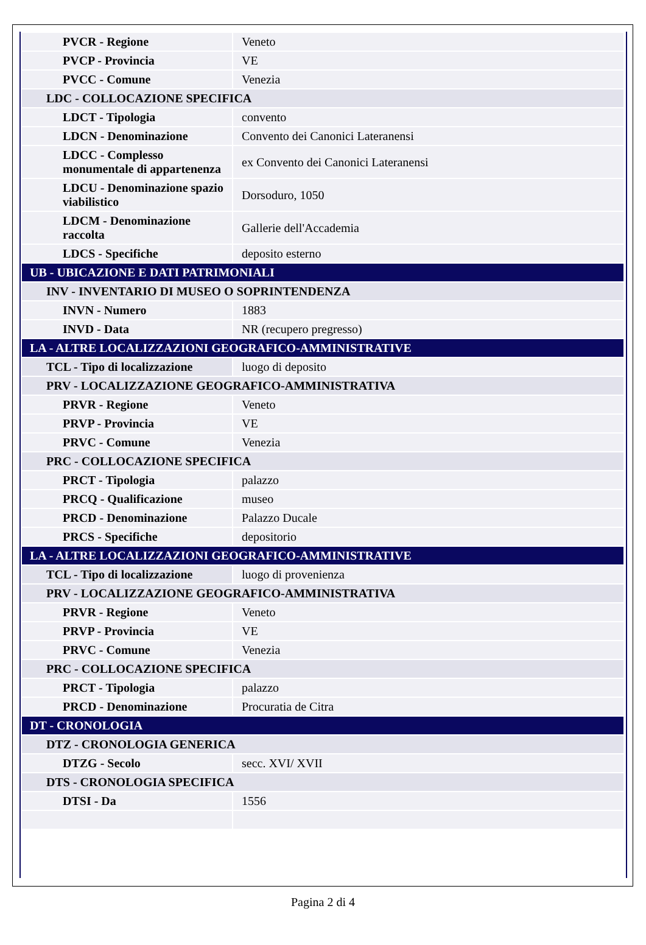| PVCR - Regione | Veneto |
| PVCP - Provincia | VE |
| PVCC - Comune | Venezia |
| LDC - COLLOCAZIONE SPECIFICA | |
| LDCT - Tipologia | convento |
| LDCN - Denominazione | Convento dei Canonici Lateranensi |
| LDCC - Complesso monumentale di appartenenza | ex Convento dei Canonici Lateranensi |
| LDCU - Denominazione spazio viabilistico | Dorsoduro, 1050 |
| LDCM - Denominazione raccolta | Gallerie dell'Accademia |
| LDCS - Specifiche | deposito esterno |
| UB - UBICAZIONE E DATI PATRIMONIALI | |
| INV - INVENTARIO DI MUSEO O SOPRINTENDENZA | |
| INVN - Numero | 1883 |
| INVD - Data | NR (recupero pregresso) |
| LA - ALTRE LOCALIZZAZIONI GEOGRAFICO-AMMINISTRATIVE | |
| TCL - Tipo di localizzazione | luogo di deposito |
| PRV - LOCALIZZAZIONE GEOGRAFICO-AMMINISTRATIVA | |
| PRVR - Regione | Veneto |
| PRVP - Provincia | VE |
| PRVC - Comune | Venezia |
| PRC - COLLOCAZIONE SPECIFICA | |
| PRCT - Tipologia | palazzo |
| PRCQ - Qualificazione | museo |
| PRCD - Denominazione | Palazzo Ducale |
| PRCS - Specifiche | depositorio |
| LA - ALTRE LOCALIZZAZIONI GEOGRAFICO-AMMINISTRATIVE | |
| TCL - Tipo di localizzazione | luogo di provenienza |
| PRV - LOCALIZZAZIONE GEOGRAFICO-AMMINISTRATIVA | |
| PRVR - Regione | Veneto |
| PRVP - Provincia | VE |
| PRVC - Comune | Venezia |
| PRC - COLLOCAZIONE SPECIFICA | |
| PRCT - Tipologia | palazzo |
| PRCD - Denominazione | Procuratia de Citra |
| DT - CRONOLOGIA | |
| DTZ - CRONOLOGIA GENERICA | |
| DTZG - Secolo | secc. XVI/ XVII |
| DTS - CRONOLOGIA SPECIFICA | |
| DTSI - Da | 1556 |
Pagina 2 di 4